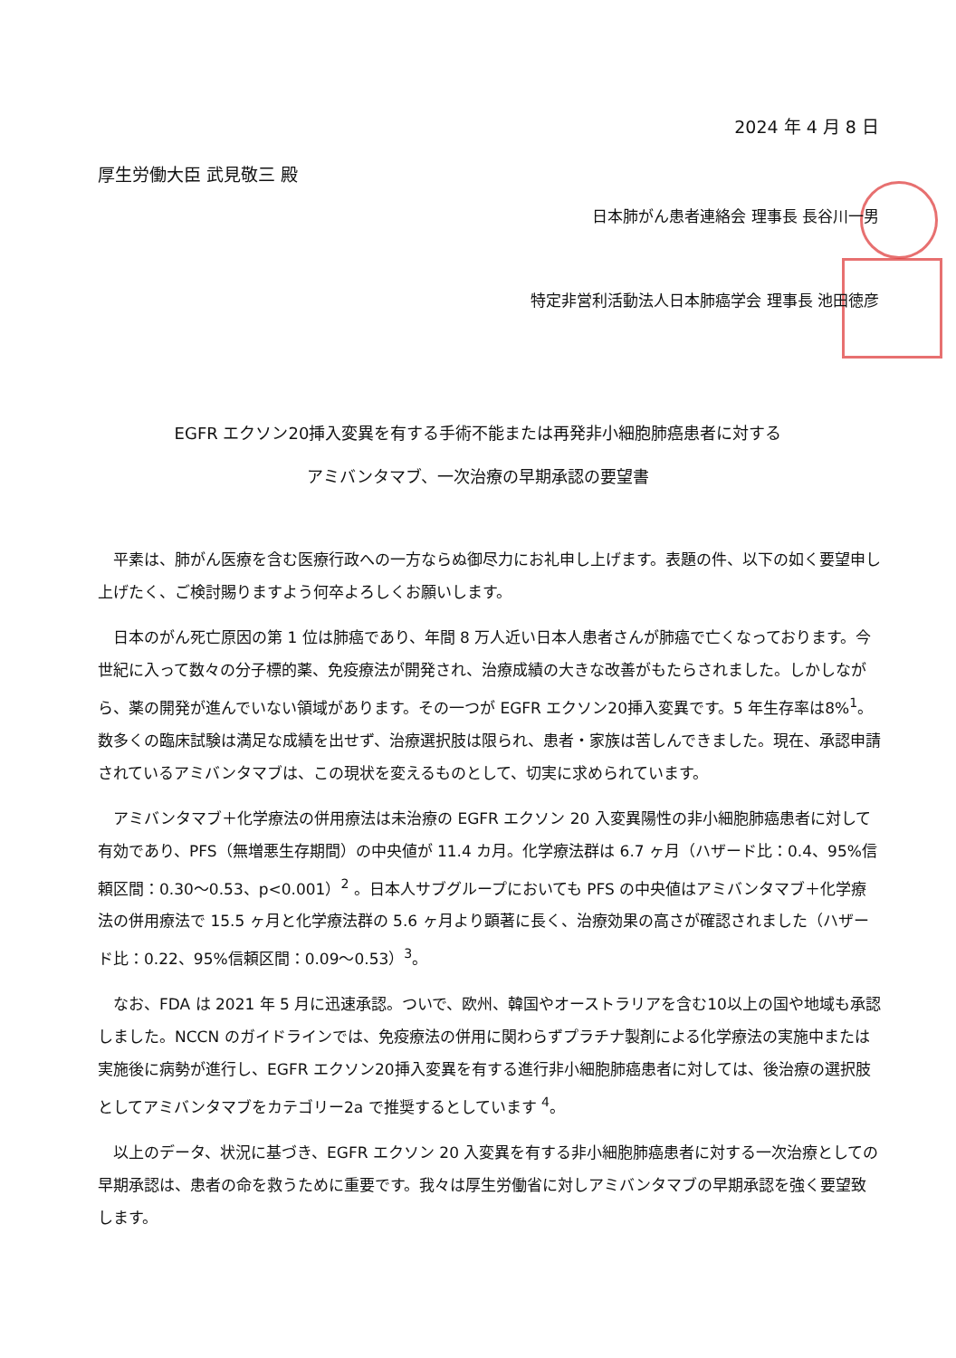2024 年 4 月 8 日
厚生労働大臣 武見敬三 殿
日本肺がん患者連絡会 理事長 長谷川一男
特定非営利活動法人日本肺癌学会 理事長 池田徳彦
EGFR エクソン20挿入変異を有する手術不能または再発非小細胞肺癌患者に対する
アミバンタマブ、一次治療の早期承認の要望書
平素は、肺がん医療を含む医療行政への一方ならぬ御尽力にお礼申し上げます。表題の件、以下の如く要望申し上げたく、ご検討賜りますよう何卒よろしくお願いします。
日本のがん死亡原因の第 1 位は肺癌であり、年間 8 万人近い日本人患者さんが肺癌で亡くなっております。今世紀に入って数々の分子標的薬、免疫療法が開発され、治療成績の大きな改善がもたらされました。しかしながら、薬の開発が進んでいない領域があります。その一つが EGFR エクソン20挿入変異です。5 年生存率は8%<sup>1</sup>。数多くの臨床試験は満足な成績を出せず、治療選択肢は限られ、患者・家族は苦しんできました。現在、承認申請されているアミバンタマブは、この現状を変えるものとして、切実に求められています。
アミバンタマブ＋化学療法の併用療法は未治療の EGFR エクソン 20 入変異陽性の非小細胞肺癌患者に対して有効であり、PFS（無増悪生存期間）の中央値が 11.4 カ月。化学療法群は 6.7 ヶ月（ハザード比：0.4、95%信頼区間：0.30〜0.53、p<0.001）<sup>2</sup> 。日本人サブグループにおいても PFS の中央値はアミバンタマブ＋化学療法の併用療法で 15.5 ヶ月と化学療法群の 5.6 ヶ月より顕著に長く、治療効果の高さが確認されました（ハザード比：0.22、95%信頼区間：0.09〜0.53）<sup>3</sup>。
なお、FDA は 2021 年 5 月に迅速承認。ついで、欧州、韓国やオーストラリアを含む10以上の国や地域も承認しました。NCCN のガイドラインでは、免疫療法の併用に関わらずプラチナ製剤による化学療法の実施中または実施後に病勢が進行し、EGFR エクソン20挿入変異を有する進行非小細胞肺癌患者に対しては、後治療の選択肢としてアミバンタマブをカテゴリー2a で推奨するとしています <sup>4</sup>。
以上のデータ、状況に基づき、EGFR エクソン 20 入変異を有する非小細胞肺癌患者に対する一次治療としての早期承認は、患者の命を救うために重要です。我々は厚生労働省に対しアミバンタマブの早期承認を強く要望致します。